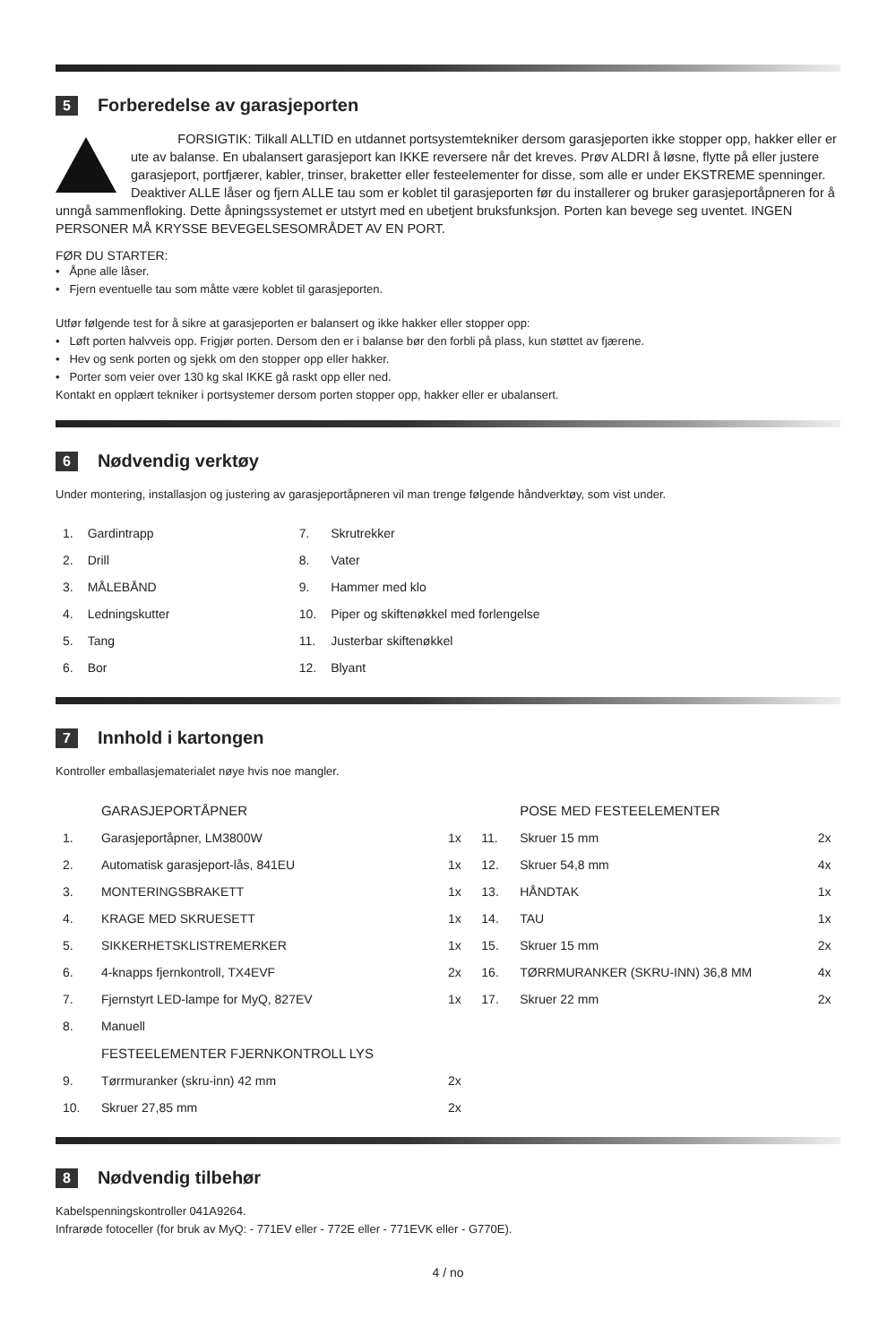5 Forberedelse av garasjeporten
FORSIGTIK: Tilkall ALLTID en utdannet portsystemtekniker dersom garasjeporten ikke stopper opp, hakker eller er ute av balanse. En ubalansert garasjeport kan IKKE reversere når det kreves. Prøv ALDRI å løsne, flytte på eller justere garasjeport, portfjærer, kabler, trinser, braketter eller festeelementer for disse, som alle er under EKSTREME spenninger. Deaktiver ALLE låser og fjern ALLE tau som er koblet til garasjeporten før du installerer og bruker garasjeportåpneren for å unngå sammenfloking. Dette åpningssystemet er utstyrt med en ubetjent bruksfunksjon. Porten kan bevege seg uventet. INGEN PERSONER MÅ KRYSSE BEVEGELSESOMRÅDET AV EN PORT.
FØR DU STARTER:
• Åpne alle låser.
• Fjern eventuelle tau som måtte være koblet til garasjeporten.
Utfør følgende test for å sikre at garasjeporten er balansert og ikke hakker eller stopper opp:
• Løft porten halvveis opp. Frigjør porten. Dersom den er i balanse bør den forbli på plass, kun støttet av fjærene.
• Hev og senk porten og sjekk om den stopper opp eller hakker.
• Porter som veier over 130 kg skal IKKE gå raskt opp eller ned.
Kontakt en opplært tekniker i portsystemer dersom porten stopper opp, hakker eller er ubalansert.
6 Nødvendig verktøy
Under montering, installasjon og justering av garasjeportåpneren vil man trenge følgende håndverktøy, som vist under.
| 1. | Gardintrapp | 7. | Skrutrekker |
| 2. | Drill | 8. | Vater |
| 3. | MÅLEBÅND | 9. | Hammer med klo |
| 4. | Ledningskutter | 10. | Piper og skiftenøkkel med forlengelse |
| 5. | Tang | 11. | Justerbar skiftenøkkel |
| 6. | Bor | 12. | Blyant |
7 Innhold i kartongen
Kontroller emballasjematerialet nøye hvis noe mangler.
| | GARASJEPORTÅPNER | | | POSE MED FESTEELEMENTER | |
| 1. | Garasjeportåpner, LM3800W | 1x | 11. | Skruer 15 mm | 2x |
| 2. | Automatisk garasjeport-lås, 841EU | 1x | 12. | Skruer 54,8 mm | 4x |
| 3. | MONTERINGSBRAKETT | 1x | 13. | HÅNDTAK | 1x |
| 4. | KRAGE MED SKRUESETT | 1x | 14. | TAU | 1x |
| 5. | SIKKERHETSKLISTREMERKER | 1x | 15. | Skruer 15 mm | 2x |
| 6. | 4-knapps fjernkontroll, TX4EVF | 2x | 16. | TØRRMURANKER (SKRU-INN) 36,8 MM | 4x |
| 7. | Fjernstyrt LED-lampe for MyQ, 827EV | 1x | 17. | Skruer 22 mm | 2x |
| 8. | Manuell | | | | |
| | FESTEELEMENTER FJERNKONTROLL LYS | | | | |
| 9. | Tørrmuranker (skru-inn) 42 mm | 2x | | | |
| 10. | Skruer 27,85 mm | 2x | | | |
8 Nødvendig tilbehør
Kabelspenningskontroller 041A9264.
Infrarøde fotoceller (for bruk av MyQ: - 771EV eller - 772E eller - 771EVK eller - G770E).
4 / no